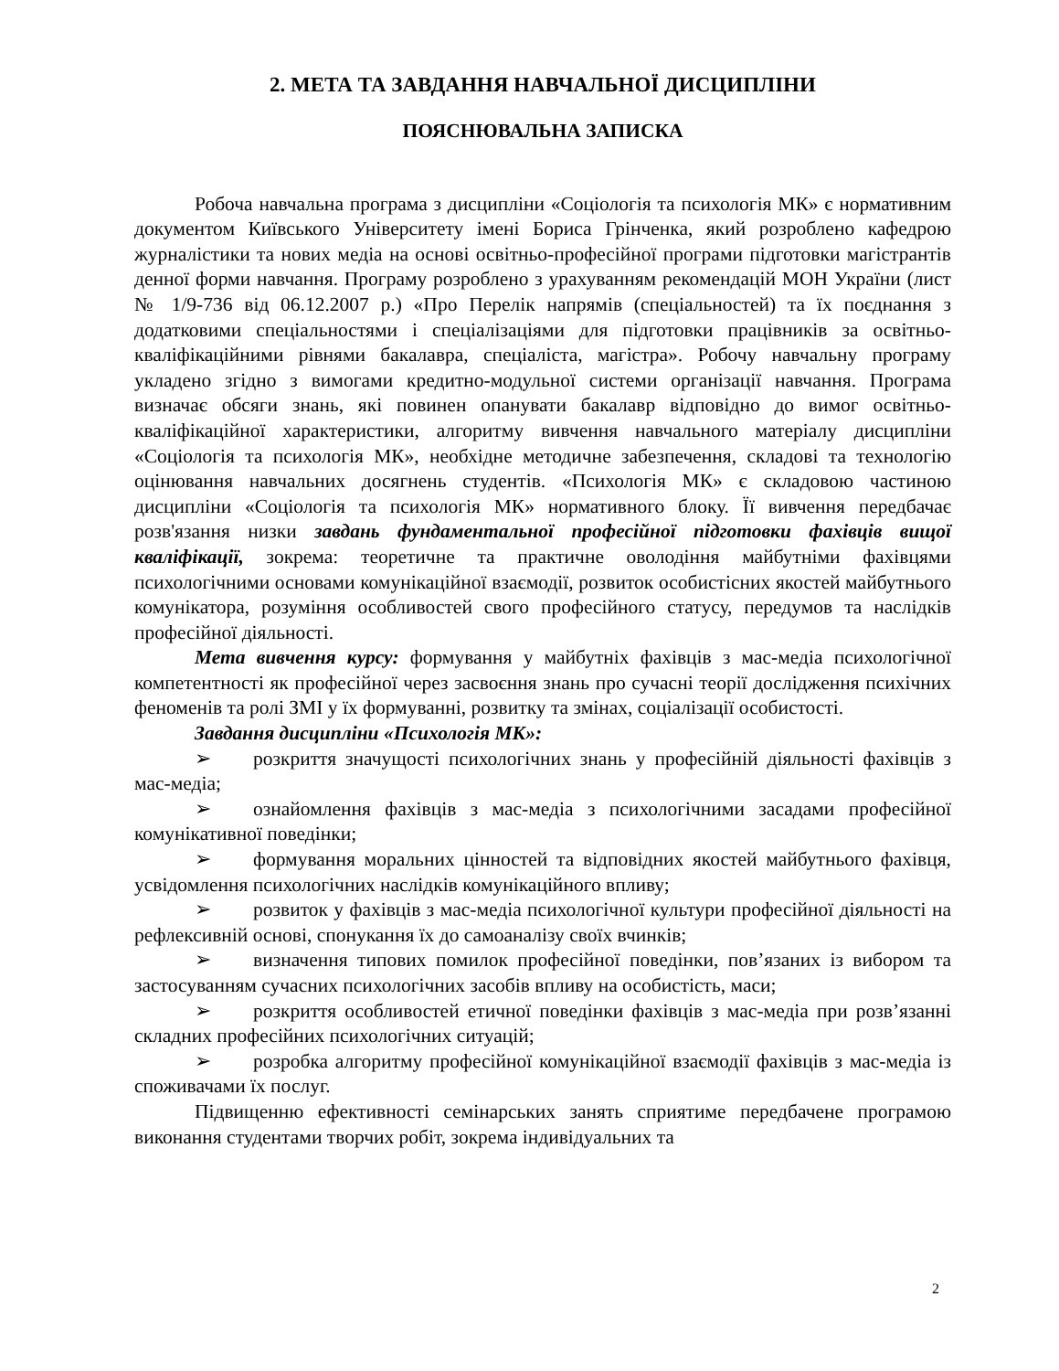2. МЕТА ТА ЗАВДАННЯ НАВЧАЛЬНОЇ ДИСЦИПЛІНИ
ПОЯСНЮВАЛЬНА ЗАПИСКА
Робоча навчальна програма з дисципліни «Соціологія та психологія МК» є нормативним документом Київського Університету імені Бориса Грінченка, який розроблено кафедрою журналістики та нових медіа на основі освітньо-професійної програми підготовки магістрантів денної форми навчання. Програму розроблено з урахуванням рекомендацій МОН України (лист № 1/9-736 від 06.12.2007 р.) «Про Перелік напрямів (спеціальностей) та їх поєднання з додатковими спеціальностями і спеціалізаціями для підготовки працівників за освітньо-кваліфікаційними рівнями бакалавра, спеціаліста, магістра». Робочу навчальну програму укладено згідно з вимогами кредитно-модульної системи організації навчання. Програма визначає обсяги знань, які повинен опанувати бакалавр відповідно до вимог освітньо-кваліфікаційної характеристики, алгоритму вивчення навчального матеріалу дисципліни «Соціологія та психологія МК», необхідне методичне забезпечення, складові та технологію оцінювання навчальних досягнень студентів. «Психологія МК» є складовою частиною дисципліни «Соціологія та психологія МК» нормативного блоку. Її вивчення передбачає розв'язання низки завдань фундаментальної професійної підготовки фахівців вищої кваліфікації, зокрема: теоретичне та практичне оволодіння майбутніми фахівцями психологічними основами комунікаційної взаємодії, розвиток особистісних якостей майбутнього комунікатора, розуміння особливостей свого професійного статусу, передумов та наслідків професійної діяльності.
Мета вивчення курсу: формування у майбутніх фахівців з мас-медіа психологічної компетентності як професійної через засвоєння знань про сучасні теорії дослідження психічних феноменів та ролі ЗМІ у їх формуванні, розвитку та змінах, соціалізації особистості.
Завдання дисципліни «Психологія МК»:
➢ розкриття значущості психологічних знань у професійній діяльності фахівців з мас-медіа;
➢ ознайомлення фахівців з мас-медіа з психологічними засадами професійної комунікативної поведінки;
➢ формування моральних цінностей та відповідних якостей майбутнього фахівця, усвідомлення психологічних наслідків комунікаційного впливу;
➢ розвиток у фахівців з мас-медіа психологічної культури професійної діяльності на рефлексивній основі, спонукання їх до самоаналізу своїх вчинків;
➢ визначення типових помилок професійної поведінки, пов’язаних із вибором та застосуванням сучасних психологічних засобів впливу на особистість, маси;
➢ розкриття особливостей етичної поведінки фахівців з мас-медіа при розв’язанні складних професійних психологічних ситуацій;
➢ розробка алгоритму професійної комунікаційної взаємодії фахівців з мас-медіа із споживачами їх послуг.
Підвищенню ефективності семінарських занять сприятиме передбачене програмою виконання студентами творчих робіт, зокрема індивідуальних та
2